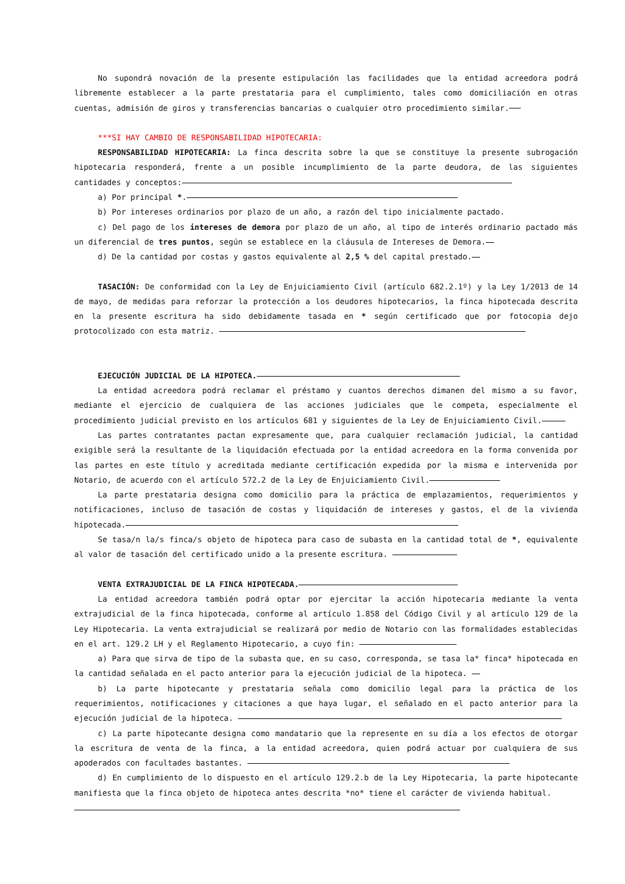No supondrá novación de la presente estipulación las facilidades que la entidad acreedora podrá libremente establecer a la parte prestataria para el cumplimiento, tales como domiciliación en otras cuentas, admisión de giros y transferencias bancarias o cualquier otro procedimiento similar.
***SI HAY CAMBIO DE RESPONSABILIDAD HIPOTECARIA:
RESPONSABILIDAD HIPOTECARIA: La finca descrita sobre la que se constituye la presente subrogación hipotecaria responderá, frente a un posible incumplimiento de la parte deudora, de las siguientes cantidades y conceptos:
a) Por principal *.
b) Por intereses ordinarios por plazo de un año, a razón del tipo inicialmente pactado.
c) Del pago de los intereses de demora por plazo de un año, al tipo de interés ordinario pactado más un diferencial de tres puntos, según se establece en la cláusula de Intereses de Demora.
d) De la cantidad por costas y gastos equivalente al 2,5 % del capital prestado.
TASACIÓN: De conformidad con la Ley de Enjuiciamiento Civil (artículo 682.2.1º) y la Ley 1/2013 de 14 de mayo, de medidas para reforzar la protección a los deudores hipotecarios, la finca hipotecada descrita en la presente escritura ha sido debidamente tasada en * según certificado que por fotocopia dejo protocolizado con esta matriz.
EJECUCIÓN JUDICIAL DE LA HIPOTECA.
La entidad acreedora podrá reclamar el préstamo y cuantos derechos dimanen del mismo a su favor, mediante el ejercicio de cualquiera de las acciones judiciales que le competa, especialmente el procedimiento judicial previsto en los artículos 681 y siguientes de la Ley de Enjuiciamiento Civil.
Las partes contratantes pactan expresamente que, para cualquier reclamación judicial, la cantidad exigible será la resultante de la liquidación efectuada por la entidad acreedora en la forma convenida por las partes en este título y acreditada mediante certificación expedida por la misma e intervenida por Notario, de acuerdo con el artículo 572.2 de la Ley de Enjuiciamiento Civil.
La parte prestataria designa como domicilio para la práctica de emplazamientos, requerimientos y notificaciones, incluso de tasación de costas y liquidación de intereses y gastos, el de la vivienda hipotecada.
Se tasa/n la/s finca/s objeto de hipoteca para caso de subasta en la cantidad total de *, equivalente al valor de tasación del certificado unido a la presente escritura.
VENTA EXTRAJUDICIAL DE LA FINCA HIPOTECADA.
La entidad acreedora también podrá optar por ejercitar la acción hipotecaria mediante la venta extrajudicial de la finca hipotecada, conforme al artículo 1.858 del Código Civil y al artículo 129 de la Ley Hipotecaria. La venta extrajudicial se realizará por medio de Notario con las formalidades establecidas en el art. 129.2 LH y el Reglamento Hipotecario, a cuyo fin:
a) Para que sirva de tipo de la subasta que, en su caso, corresponda, se tasa la* finca* hipotecada en la cantidad señalada en el pacto anterior para la ejecución judicial de la hipoteca.
b) La parte hipotecante y prestataria señala como domicilio legal para la práctica de los requerimientos, notificaciones y citaciones a que haya lugar, el señalado en el pacto anterior para la ejecución judicial de la hipoteca.
c) La parte hipotecante designa como mandatario que la represente en su día a los efectos de otorgar la escritura de venta de la finca, a la entidad acreedora, quien podrá actuar por cualquiera de sus apoderados con facultades bastantes.
d) En cumplimiento de lo dispuesto en el artículo 129.2.b de la Ley Hipotecaria, la parte hipotecante manifiesta que la finca objeto de hipoteca antes descrita *no* tiene el carácter de vivienda habitual.